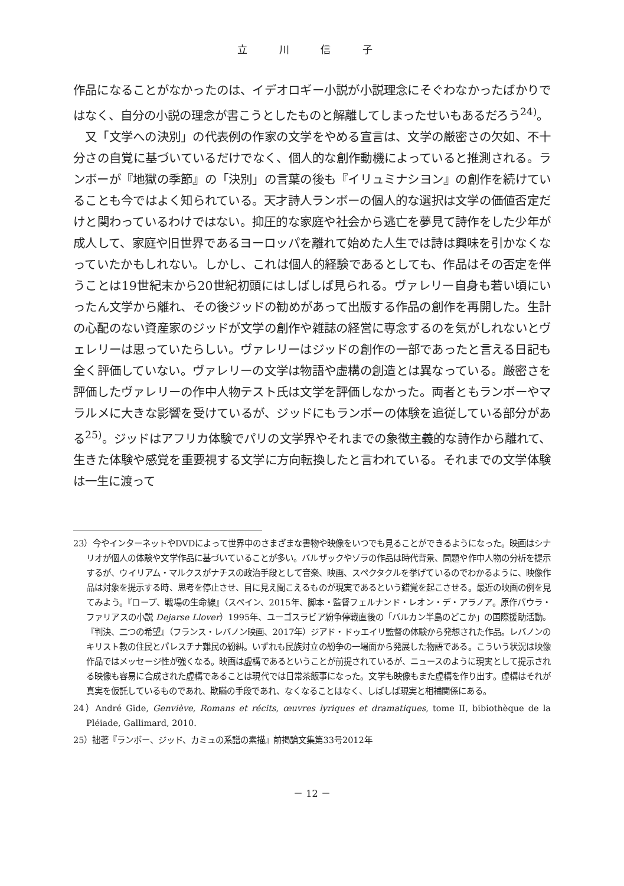立 川 信 子
作品になることがなかったのは、イデオロギー小説が小説理念にそぐわなかったばかりではなく、自分の小説の理念が書こうとしたものと解離してしまったせいもあるだろう<sup>24)</sup>。
　又「文学への決別」の代表例の作家の文学をやめる宣言は、文学の厳密さの欠如、不十分さの自覚に基づいているだけでなく、個人的な創作動機によっていると推測される。ランボーが『地獄の季節』の「決別」の言葉の後も『イリュミナシヨン』の創作を続けていることも今ではよく知られている。天才詩人ランボーの個人的な選択は文学の価値否定だけと関わっているわけではない。抑圧的な家庭や社会から逃亡を夢見て詩作をした少年が成人して、家庭や旧世界であるヨーロッパを離れて始めた人生では詩は興味を引かなくなっていたかもしれない。しかし、これは個人的経験であるとしても、作品はその否定を伴うことは19世紀末から20世紀初頭にはしばしば見られる。ヴァレリー自身も若い頃にいったん文学から離れ、その後ジッドの勧めがあって出版する作品の創作を再開した。生計の心配のない資産家のジッドが文学の創作や雑誌の経営に専念するのを気がしれないとヴェレリーは思っていたらしい。ヴァレリーはジッドの創作の一部であったと言える日記も全く評価していない。ヴァレリーの文学は物語や虚構の創造とは異なっている。厳密さを評価したヴァレリーの作中人物テスト氏は文学を評価しなかった。両者ともランボーやマラルメに大きな影響を受けているが、ジッドにもランボーの体験を追従している部分がある<sup>25)</sup>。ジッドはアフリカ体験でパリの文学界やそれまでの象徴主義的な詩作から離れて、生きた体験や感覚を重要視する文学に方向転換したと言われている。それまでの文学体験は一生に渡って
23）今やインターネットやDVDによって世界中のさまざまな書物や映像をいつでも見ることができるようになった。映画はシナリオが個人の体験や文学作品に基づいていることが多い。バルザックやゾラの作品は時代背景、問題や作中人物の分析を提示するが、ウイリアム・マルクスがナチスの政治手段として音楽、映画、スペクタクルを挙げているのでわかるように、映像作品は対象を提示する時、思考を停止させ、目に見え聞こえるものが現実であるという錯覚を起こさせる。最近の映画の例を見てみよう。『ロープ、戦場の生命線』（スペイン、2015年、脚本・監督フェルナンド・レオン・デ・アラノア。原作パウラ・ファリアスの小説 Dejarse Llover）1995年、ユーゴスラビア紛争停戦直後の「バルカン半島のどこか」の国際援助活動。『判決、二つの希望』（フランス・レバノン映画、2017年）ジアド・ドゥエイリ監督の体験から発想された作品。レバノンのキリスト教の住民とパレスチナ難民の紛糾。いずれも民族対立の紛争の一場面から発展した物語である。こういう状況は映像作品ではメッセージ性が強くなる。映画は虚構であるということが前提されているが、ニュースのように現実として提示される映像も容易に合成された虚構であることは現代では日常茶飯事になった。文学も映像もまた虚構を作り出す。虚構はそれが真実を仮託しているものであれ、欺瞞の手段であれ、なくなることはなく、しばしば現実と相補関係にある。
24）André Gide, Genviève, Romans et récits, œuvres lyriques et dramatiques, tome II, bibiothèque de la Pléiade, Gallimard, 2010.
25）拙著『ランボー、ジッド、カミュの系譜の素描』前掲論文集第33号2012年
－ 12 －